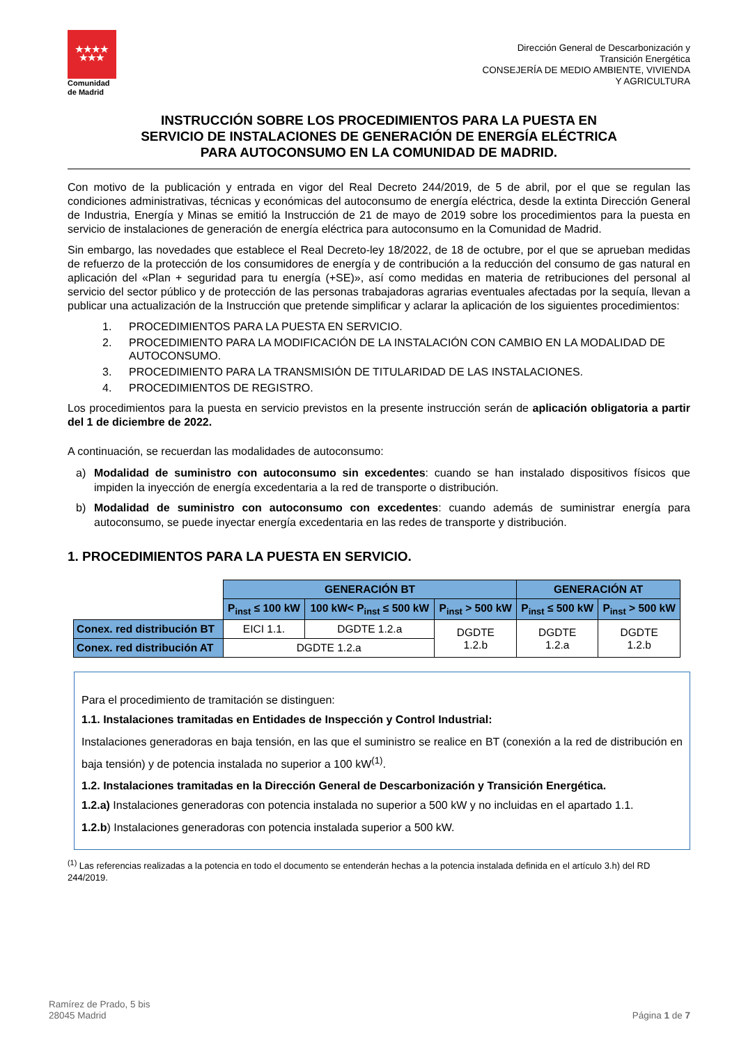★★★★
★★★
Comunidad
de Madrid
Dirección General de Descarbonización y
Transición Energética
CONSEJERÍA DE MEDIO AMBIENTE, VIVIENDA
Y AGRICULTURA
INSTRUCCIÓN SOBRE LOS PROCEDIMIENTOS PARA LA PUESTA EN
SERVICIO DE INSTALACIONES DE GENERACIÓN DE ENERGÍA ELÉCTRICA
PARA AUTOCONSUMO EN LA COMUNIDAD DE MADRID.
Con motivo de la publicación y entrada en vigor del Real Decreto 244/2019, de 5 de abril, por el que se regulan las condiciones administrativas, técnicas y económicas del autoconsumo de energía eléctrica, desde la extinta Dirección General de Industria, Energía y Minas se emitió la Instrucción de 21 de mayo de 2019 sobre los procedimientos para la puesta en servicio de instalaciones de generación de energía eléctrica para autoconsumo en la Comunidad de Madrid.
Sin embargo, las novedades que establece el Real Decreto-ley 18/2022, de 18 de octubre, por el que se aprueban medidas de refuerzo de la protección de los consumidores de energía y de contribución a la reducción del consumo de gas natural en aplicación del «Plan + seguridad para tu energía (+SE)», así como medidas en materia de retribuciones del personal al servicio del sector público y de protección de las personas trabajadoras agrarias eventuales afectadas por la sequía, llevan a publicar una actualización de la Instrucción que pretende simplificar y aclarar la aplicación de los siguientes procedimientos:
1. PROCEDIMIENTOS PARA LA PUESTA EN SERVICIO.
2. PROCEDIMIENTO PARA LA MODIFICACIÓN DE LA INSTALACIÓN CON CAMBIO EN LA MODALIDAD DE AUTOCONSUMO.
3. PROCEDIMIENTO PARA LA TRANSMISIÓN DE TITULARIDAD DE LAS INSTALACIONES.
4. PROCEDIMIENTOS DE REGISTRO.
Los procedimientos para la puesta en servicio previstos en la presente instrucción serán de aplicación obligatoria a partir del 1 de diciembre de 2022.
A continuación, se recuerdan las modalidades de autoconsumo:
a) Modalidad de suministro con autoconsumo sin excedentes: cuando se han instalado dispositivos físicos que impiden la inyección de energía excedentaria a la red de transporte o distribución.
b) Modalidad de suministro con autoconsumo con excedentes: cuando además de suministrar energía para autoconsumo, se puede inyectar energía excedentaria en las redes de transporte y distribución.
1. PROCEDIMIENTOS PARA LA PUESTA EN SERVICIO.
| | GENERACIÓN BT | | | GENERACIÓN AT | |
| | P<sub>inst</sub> ≤ 100 kW | 100 kW< P<sub>inst</sub> ≤ 500 kW | P<sub>inst</sub> > 500 kW | P<sub>inst</sub> ≤ 500 kW | P<sub>inst</sub> > 500 kW |
| Conex. red distribución BT | EICI 1.1. | DGDTE 1.2.a | DGDTE 1.2.b | DGDTE 1.2.a | DGDTE 1.2.b |
| Conex. red distribución AT | DGDTE 1.2.a | | | | |
Para el procedimiento de tramitación se distinguen:
1.1. Instalaciones tramitadas en Entidades de Inspección y Control Industrial:
Instalaciones generadoras en baja tensión, en las que el suministro se realice en BT (conexión a la red de distribución en baja tensión) y de potencia instalada no superior a 100 kW<sup>(1)</sup>.
1.2. Instalaciones tramitadas en la Dirección General de Descarbonización y Transición Energética.
1.2.a) Instalaciones generadoras con potencia instalada no superior a 500 kW y no incluidas en el apartado 1.1.
1.2.b) Instalaciones generadoras con potencia instalada superior a 500 kW.
<sup>(1)</sup> Las referencias realizadas a la potencia en todo el documento se entenderán hechas a la potencia instalada definida en el artículo 3.h) del RD 244/2019.
Ramírez de Prado, 5 bis
28045 Madrid
Página 1 de 7